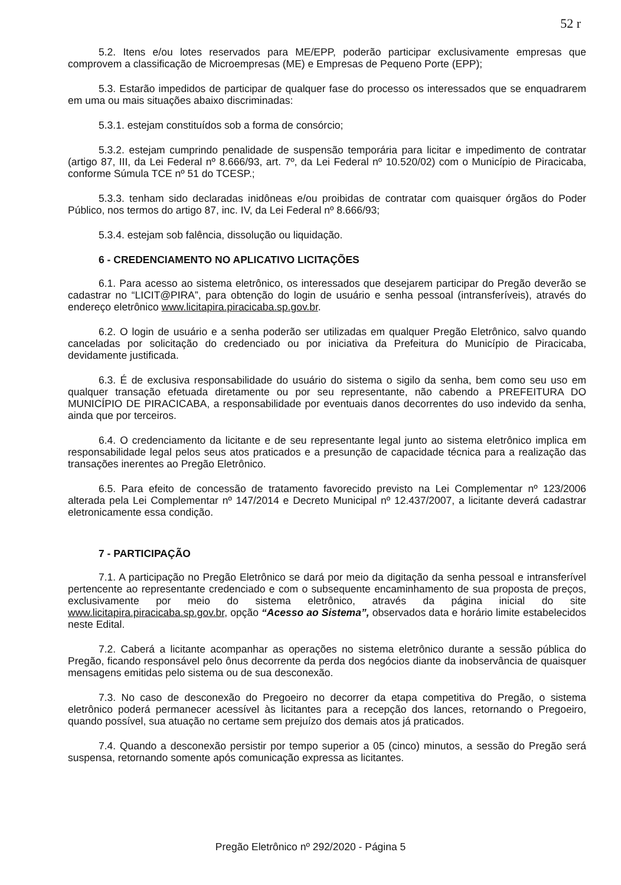52 r
5.2. Itens e/ou lotes reservados para ME/EPP, poderão participar exclusivamente empresas que comprovem a classificação de Microempresas (ME) e Empresas de Pequeno Porte (EPP);
5.3. Estarão impedidos de participar de qualquer fase do processo os interessados que se enquadrarem em uma ou mais situações abaixo discriminadas:
5.3.1. estejam constituídos sob a forma de consórcio;
5.3.2. estejam cumprindo penalidade de suspensão temporária para licitar e impedimento de contratar (artigo 87, III, da Lei Federal nº 8.666/93, art. 7º, da Lei Federal nº 10.520/02) com o Município de Piracicaba, conforme Súmula TCE nº 51 do TCESP.;
5.3.3. tenham sido declaradas inidôneas e/ou proibidas de contratar com quaisquer órgãos do Poder Público, nos termos do artigo 87, inc. IV, da Lei Federal nº 8.666/93;
5.3.4. estejam sob falência, dissolução ou liquidação.
6 - CREDENCIAMENTO NO APLICATIVO LICITAÇÕES
6.1. Para acesso ao sistema eletrônico, os interessados que desejarem participar do Pregão deverão se cadastrar no “LICIT@PIRA”, para obtenção do login de usuário e senha pessoal (intransferíveis), através do endereço eletrônico www.licitapira.piracicaba.sp.gov.br.
6.2. O login de usuário e a senha poderão ser utilizadas em qualquer Pregão Eletrônico, salvo quando canceladas por solicitação do credenciado ou por iniciativa da Prefeitura do Município de Piracicaba, devidamente justificada.
6.3. É de exclusiva responsabilidade do usuário do sistema o sigilo da senha, bem como seu uso em qualquer transação efetuada diretamente ou por seu representante, não cabendo a PREFEITURA DO MUNICÍPIO DE PIRACICABA, a responsabilidade por eventuais danos decorrentes do uso indevido da senha, ainda que por terceiros.
6.4. O credenciamento da licitante e de seu representante legal junto ao sistema eletrônico implica em responsabilidade legal pelos seus atos praticados e a presunção de capacidade técnica para a realização das transações inerentes ao Pregão Eletrônico.
6.5. Para efeito de concessão de tratamento favorecido previsto na Lei Complementar nº 123/2006 alterada pela Lei Complementar nº 147/2014 e Decreto Municipal nº 12.437/2007, a licitante deverá cadastrar eletronicamente essa condição.
7 - PARTICIPAÇÃO
7.1. A participação no Pregão Eletrônico se dará por meio da digitação da senha pessoal e intransferível pertencente ao representante credenciado e com o subsequente encaminhamento de sua proposta de preços, exclusivamente por meio do sistema eletrônico, através da página inicial do site www.licitapira.piracicaba.sp.gov.br, opção “Acesso ao Sistema”, observados data e horário limite estabelecidos neste Edital.
7.2. Caberá a licitante acompanhar as operações no sistema eletrônico durante a sessão pública do Pregão, ficando responsável pelo ônus decorrente da perda dos negócios diante da inobservância de quaisquer mensagens emitidas pelo sistema ou de sua desconexão.
7.3. No caso de desconexão do Pregoeiro no decorrer da etapa competitiva do Pregão, o sistema eletrônico poderá permanecer acessível às licitantes para a recepção dos lances, retornando o Pregoeiro, quando possível, sua atuação no certame sem prejuízo dos demais atos já praticados.
7.4. Quando a desconexão persistir por tempo superior a 05 (cinco) minutos, a sessão do Pregão será suspensa, retornando somente após comunicação expressa as licitantes.
Pregão Eletrônico nº 292/2020 - Página 5